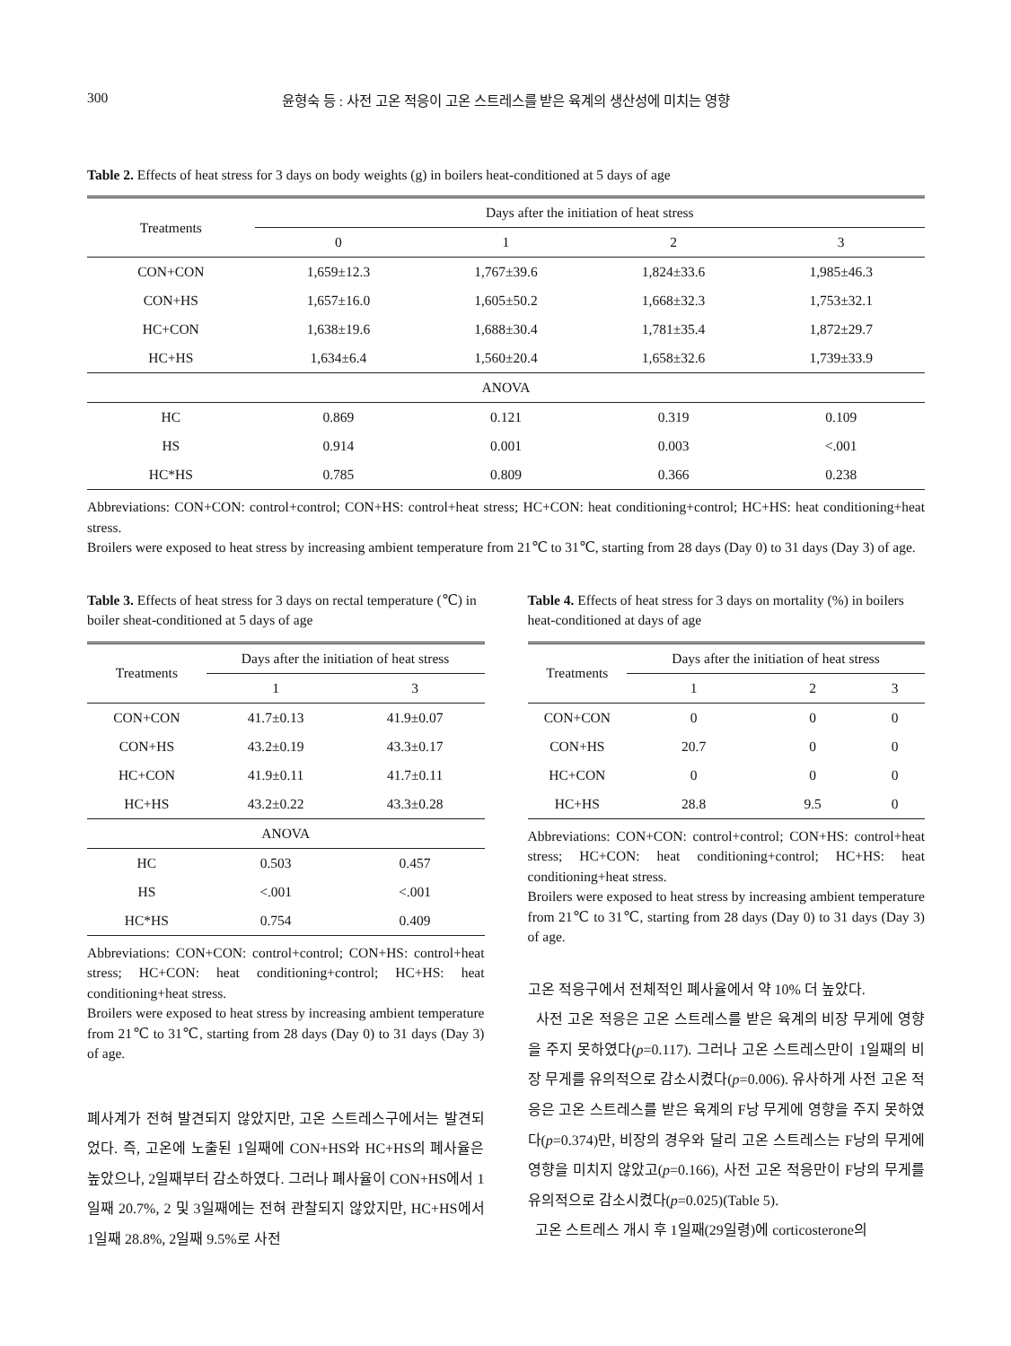300 윤형숙 등 : 사전 고온 적응이 고온 스트레스를 받은 육계의 생산성에 미치는 영향
Table 2. Effects of heat stress for 3 days on body weights (g) in boilers heat-conditioned at 5 days of age
| Treatments | Days after the initiation of heat stress | | | |
| --- | --- | --- | --- | --- |
| | 0 | 1 | 2 | 3 |
| CON+CON | 1,659±12.3 | 1,767±39.6 | 1,824±33.6 | 1,985±46.3 |
| CON+HS | 1,657±16.0 | 1,605±50.2 | 1,668±32.3 | 1,753±32.1 |
| HC+CON | 1,638±19.6 | 1,688±30.4 | 1,781±35.4 | 1,872±29.7 |
| HC+HS | 1,634±6.4 | 1,560±20.4 | 1,658±32.6 | 1,739±33.9 |
| ANOVA | | | | |
| HC | 0.869 | 0.121 | 0.319 | 0.109 |
| HS | 0.914 | 0.001 | 0.003 | <.001 |
| HC*HS | 0.785 | 0.809 | 0.366 | 0.238 |
Abbreviations: CON+CON: control+control; CON+HS: control+heat stress; HC+CON: heat conditioning+control; HC+HS: heat conditioning+heat stress.
Broilers were exposed to heat stress by increasing ambient temperature from 21℃ to 31℃, starting from 28 days (Day 0) to 31 days (Day 3) of age.
Table 3. Effects of heat stress for 3 days on rectal temperature (℃) in boiler sheat-conditioned at 5 days of age
| Treatments | Days after the initiation of heat stress | |
| --- | --- | --- |
| | 1 | 3 |
| CON+CON | 41.7±0.13 | 41.9±0.07 |
| CON+HS | 43.2±0.19 | 43.3±0.17 |
| HC+CON | 41.9±0.11 | 41.7±0.11 |
| HC+HS | 43.2±0.22 | 43.3±0.28 |
| ANOVA | | |
| HC | 0.503 | 0.457 |
| HS | <.001 | <.001 |
| HC*HS | 0.754 | 0.409 |
Abbreviations: CON+CON: control+control; CON+HS: control+heat stress; HC+CON: heat conditioning+control; HC+HS: heat conditioning+heat stress.
Broilers were exposed to heat stress by increasing ambient temperature from 21℃ to 31℃, starting from 28 days (Day 0) to 31 days (Day 3) of age.
폐사계가 전혀 발견되지 않았지만, 고온 스트레스구에서는 발견되었다. 즉, 고온에 노출된 1일째에 CON+HS와 HC+HS의 폐사율은 높았으나, 2일째부터 감소하였다. 그러나 폐사율이 CON+HS에서 1일째 20.7%, 2 및 3일째에는 전혀 관찰되지 않았지만, HC+HS에서 1일째 28.8%, 2일째 9.5%로 사전
Table 4. Effects of heat stress for 3 days on mortality (%) in boilers heat-conditioned at days of age
| Treatments | Days after the initiation of heat stress | | |
| --- | --- | --- | --- |
| | 1 | 2 | 3 |
| CON+CON | 0 | 0 | 0 |
| CON+HS | 20.7 | 0 | 0 |
| HC+CON | 0 | 0 | 0 |
| HC+HS | 28.8 | 9.5 | 0 |
Abbreviations: CON+CON: control+control; CON+HS: control+heat stress; HC+CON: heat conditioning+control; HC+HS: heat conditioning+heat stress.
Broilers were exposed to heat stress by increasing ambient temperature from 21℃ to 31℃, starting from 28 days (Day 0) to 31 days (Day 3) of age.
고온 적응구에서 전체적인 폐사율에서 약 10% 더 높았다.
사전 고온 적응은 고온 스트레스를 받은 육계의 비장 무게에 영향을 주지 못하였다(p=0.117). 그러나 고온 스트레스만이 1일째의 비장 무게를 유의적으로 감소시켰다(p=0.006). 유사하게 사전 고온 적응은 고온 스트레스를 받은 육계의 F낭 무게에 영향을 주지 못하였다(p=0.374)만, 비장의 경우와 달리 고온 스트레스는 F낭의 무게에 영향을 미치지 않았고(p=0.166), 사전 고온 적응만이 F낭의 무게를 유의적으로 감소시켰다(p=0.025)(Table 5).
고온 스트레스 개시 후 1일째(29일령)에 corticosterone의